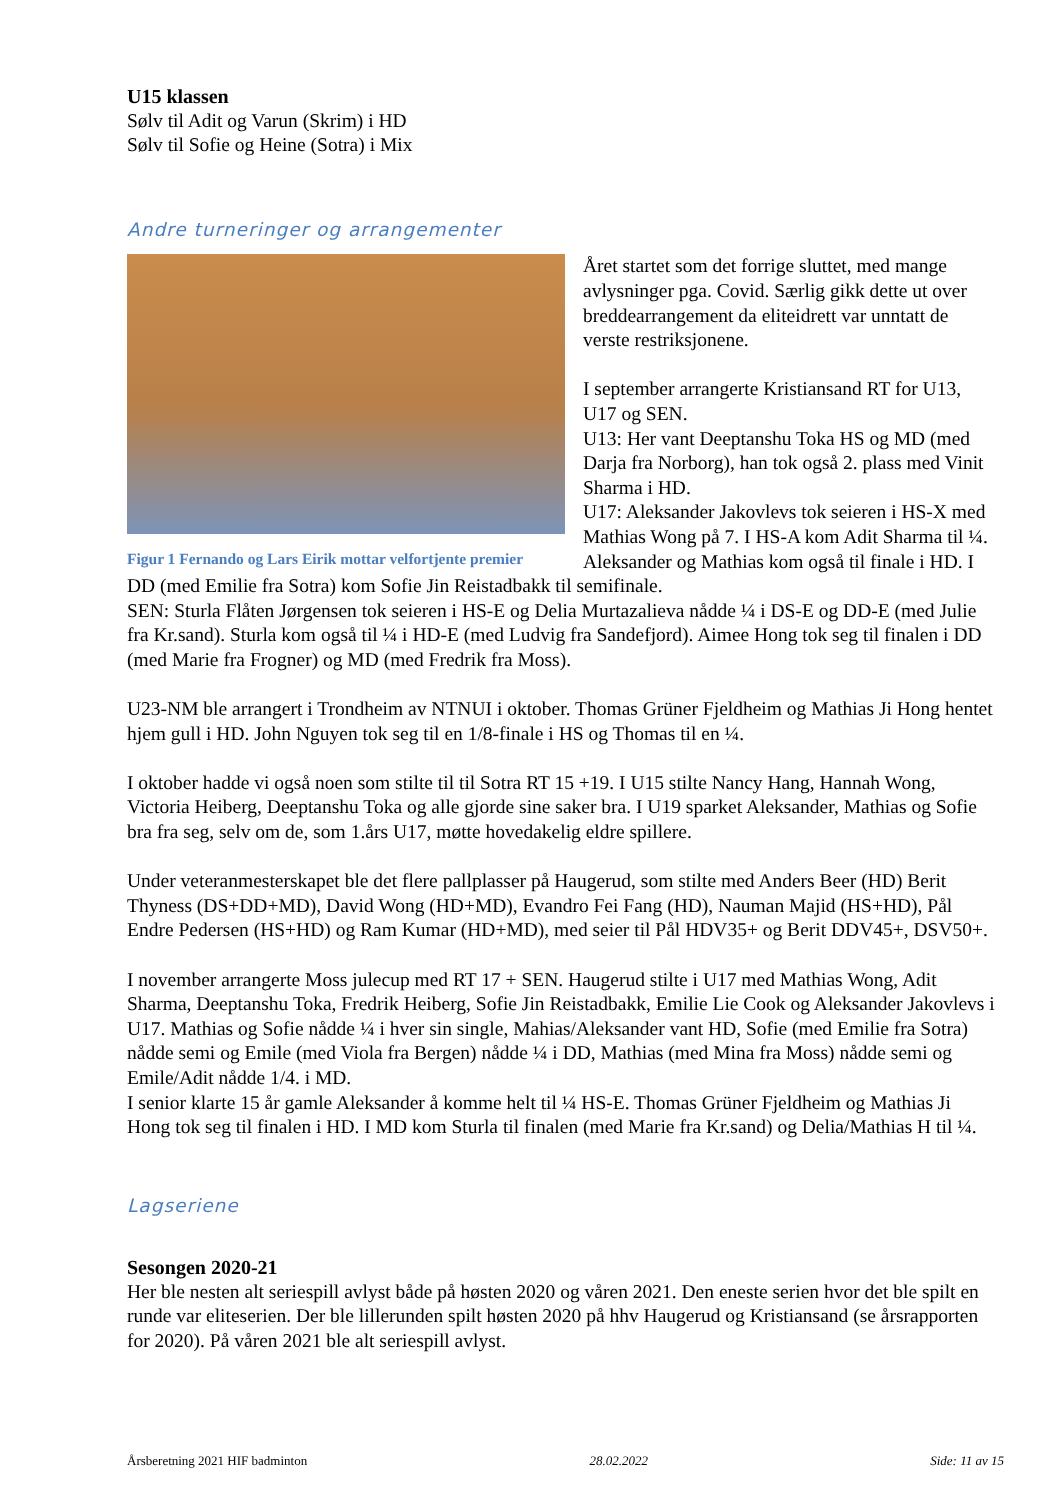U15 klassen
Sølv til Adit og Varun (Skrim) i HD
Sølv til Sofie og Heine (Sotra) i Mix
Andre turneringer og arrangementer
Figur 1 Fernando og Lars Eirik mottar velfortjente premier
Året startet som det forrige sluttet, med mange avlysninger pga. Covid. Særlig gikk dette ut over breddearrangement da eliteidrett var unntatt de verste restriksjonene.
I september arrangerte Kristiansand RT for U13, U17 og SEN.
U13: Her vant Deeptanshu Toka HS og MD (med Darja fra Norborg), han tok også 2. plass med Vinit Sharma i HD.
U17: Aleksander Jakovlevs tok seieren i HS-X med Mathias Wong på 7. I HS-A kom Adit Sharma til ¼. Aleksander og Mathias kom også til finale i HD. I DD (med Emilie fra Sotra) kom Sofie Jin Reistadbakk til semifinale.
SEN: Sturla Flåten Jørgensen tok seieren i HS-E og Delia Murtazalieva nådde ¼ i DS-E og DD-E (med Julie fra Kr.sand). Sturla kom også til ¼ i HD-E (med Ludvig fra Sandefjord). Aimee Hong tok seg til finalen i DD (med Marie fra Frogner) og MD (med Fredrik fra Moss).
U23-NM ble arrangert i Trondheim av NTNUI i oktober. Thomas Grüner Fjeldheim og Mathias Ji Hong hentet hjem gull i HD. John Nguyen tok seg til en 1/8-finale i HS og Thomas til en ¼.
I oktober hadde vi også noen som stilte til til Sotra RT 15 +19. I U15 stilte Nancy Hang, Hannah Wong, Victoria Heiberg, Deeptanshu Toka og alle gjorde sine saker bra. I U19 sparket Aleksander, Mathias og Sofie bra fra seg, selv om de, som 1.års U17, møtte hovedakelig eldre spillere.
Under veteranmesterskapet ble det flere pallplasser på Haugerud, som stilte med Anders Beer (HD) Berit Thyness (DS+DD+MD), David Wong (HD+MD), Evandro Fei Fang (HD), Nauman Majid (HS+HD), Pål Endre Pedersen (HS+HD) og Ram Kumar (HD+MD), med seier til Pål HDV35+ og Berit DDV45+, DSV50+.
I november arrangerte Moss julecup med RT 17 + SEN. Haugerud stilte i U17 med Mathias Wong, Adit Sharma, Deeptanshu Toka, Fredrik Heiberg, Sofie Jin Reistadbakk, Emilie Lie Cook og Aleksander Jakovlevs i U17. Mathias og Sofie nådde ¼ i hver sin single, Mahias/Aleksander vant HD, Sofie (med Emilie fra Sotra) nådde semi og Emile (med Viola fra Bergen) nådde ¼ i DD, Mathias (med Mina fra Moss) nådde semi og Emile/Adit nådde 1/4. i MD.
I senior klarte 15 år gamle Aleksander å komme helt til ¼ HS-E. Thomas Grüner Fjeldheim og Mathias Ji Hong tok seg til finalen i HD. I MD kom Sturla til finalen (med Marie fra Kr.sand) og Delia/Mathias H til ¼.
Lagseriene
Sesongen 2020-21
Her ble nesten alt seriespill avlyst både på høsten 2020 og våren 2021. Den eneste serien hvor det ble spilt en runde var eliteserien. Der ble lillerunden spilt høsten 2020 på hhv Haugerud og Kristiansand (se årsrapporten for 2020). På våren 2021 ble alt seriespill avlyst.
Årsberetning 2021 HIF badminton 28.02.2022 Side: 11 av 15